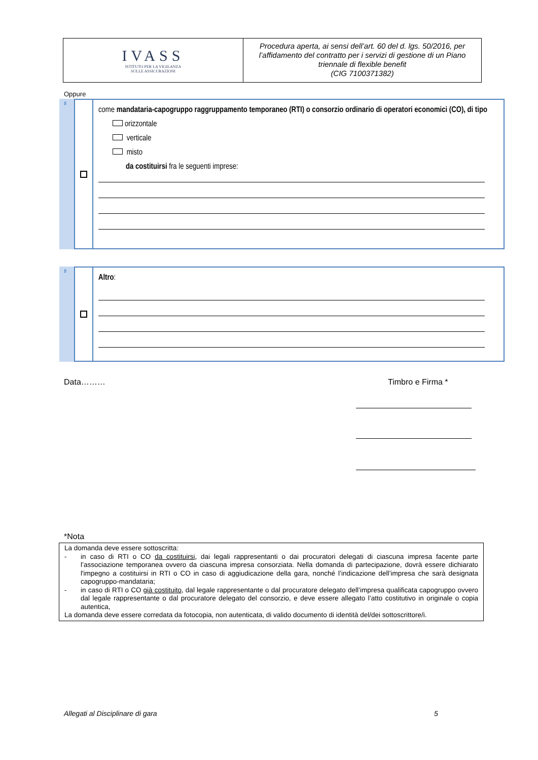IVASS
ISTITUTO PER LA VIGILANZA
SULLE ASSICURAZIONI
Procedura aperta, ai sensi dell’art. 60 del d. lgs. 50/2016, per l’affidamento del contratto per i servizi di gestione di un Piano triennale di flexible benefit
(CIG 7100371382)
Oppure
5
come mandataria-capogruppo raggruppamento temporaneo (RTI) o consorzio ordinario di operatori economici (CO), di tipo
orizzontale
verticale
misto
da costituirsi fra le seguenti imprese:
5
Altro:
Data……… Timbro e Firma *
*Nota
La domanda deve essere sottoscritta:
- in caso di RTI o CO da costituirsi, dai legali rappresentanti o dai procuratori delegati di ciascuna impresa facente parte l’associazione temporanea ovvero da ciascuna impresa consorziata. Nella domanda di partecipazione, dovrà essere dichiarato l'impegno a costituirsi in RTI o CO in caso di aggiudicazione della gara, nonché l’indicazione dell’impresa che sarà designata capogruppo-mandataria;
- in caso di RTI o CO già costituito, dal legale rappresentante o dal procuratore delegato dell’impresa qualificata capogruppo ovvero dal legale rappresentante o dal procuratore delegato del consorzio, e deve essere allegato l’atto costitutivo in originale o copia autentica,
La domanda deve essere corredata da fotocopia, non autenticata, di valido documento di identità del/dei sottoscrittore/i.
Allegati al Disciplinare di gara
5